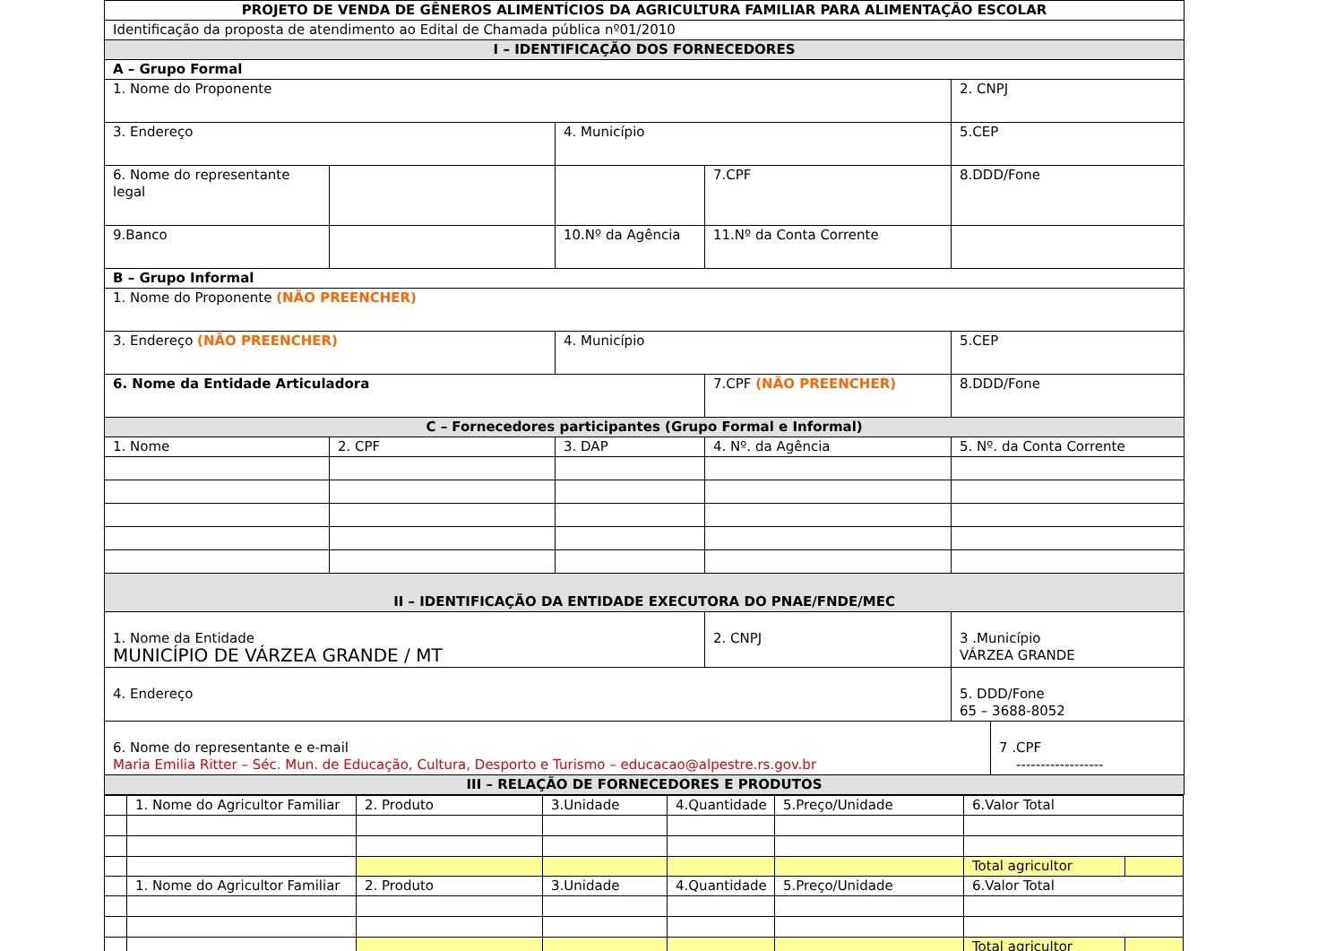| PROJETO DE VENDA DE GÊNEROS ALIMENTÍCIOS DA AGRICULTURA FAMILIAR PARA ALIMENTAÇÃO ESCOLAR | | | | |
| Identificação da proposta de atendimento ao Edital de Chamada pública nº01/2010 | | | | |
| I – IDENTIFICAÇÃO DOS FORNECEDORES | | | | |
| A – Grupo Formal | | | | |
| 1. Nome do Proponente | | | | 2. CNPJ |
| 3. Endereço | | 4. Município | | 5.CEP |
| 6. Nome do representante legal | | | 7.CPF | 8.DDD/Fone |
| 9.Banco | | 10.Nº da Agência | 11.Nº da Conta Corrente | |
| B – Grupo Informal | | | | |
| 1. Nome do Proponente (NÃO PREENCHER) | | | | |
| 3. Endereço (NÃO PREENCHER) | | 4. Município | | 5.CEP |
| 6. Nome da Entidade Articuladora | | | 7.CPF (NÃO PREENCHER) | 8.DDD/Fone |
| C – Fornecedores participantes (Grupo Formal e Informal) | | | | |
| 1. Nome | 2. CPF | 3. DAP | 4. Nº. da Agência | 5. Nº. da Conta Corrente |
| II – IDENTIFICAÇÃO DA ENTIDADE EXECUTORA DO PNAE/FNDE/MEC | | | | |
| 1. Nome da Entidade MUNICÍPIO DE VÁRZEA GRANDE / MT | | | 2. CNPJ | 3 .Município VÁRZEA GRANDE |
| 4. Endereço | | | | 5. DDD/Fone 65 – 3688-8052 |
| / 6. Nome do representante e e-mail Maria Emilia Ritter – Séc. Mun. de Educação, Cultura, Desporto e Turismo – educacao@alpestre.rs.gov.br / 7 .CPF ------------------ / | | | | |
| III – RELAÇÃO DE FORNECEDORES E PRODUTOS | | | | |
| | 1. Nome do Agricultor Familiar | 2. Produto | 3.Unidade | 4.Quantidade | 5.Preço/Unidade | 6.Valor Total | |
| | | | | | | Total agricultor | |
| | 1. Nome do Agricultor Familiar | 2. Produto | 3.Unidade | 4.Quantidade | 5.Preço/Unidade | 6.Valor Total | |
| | | | | | | Total agricultor | |